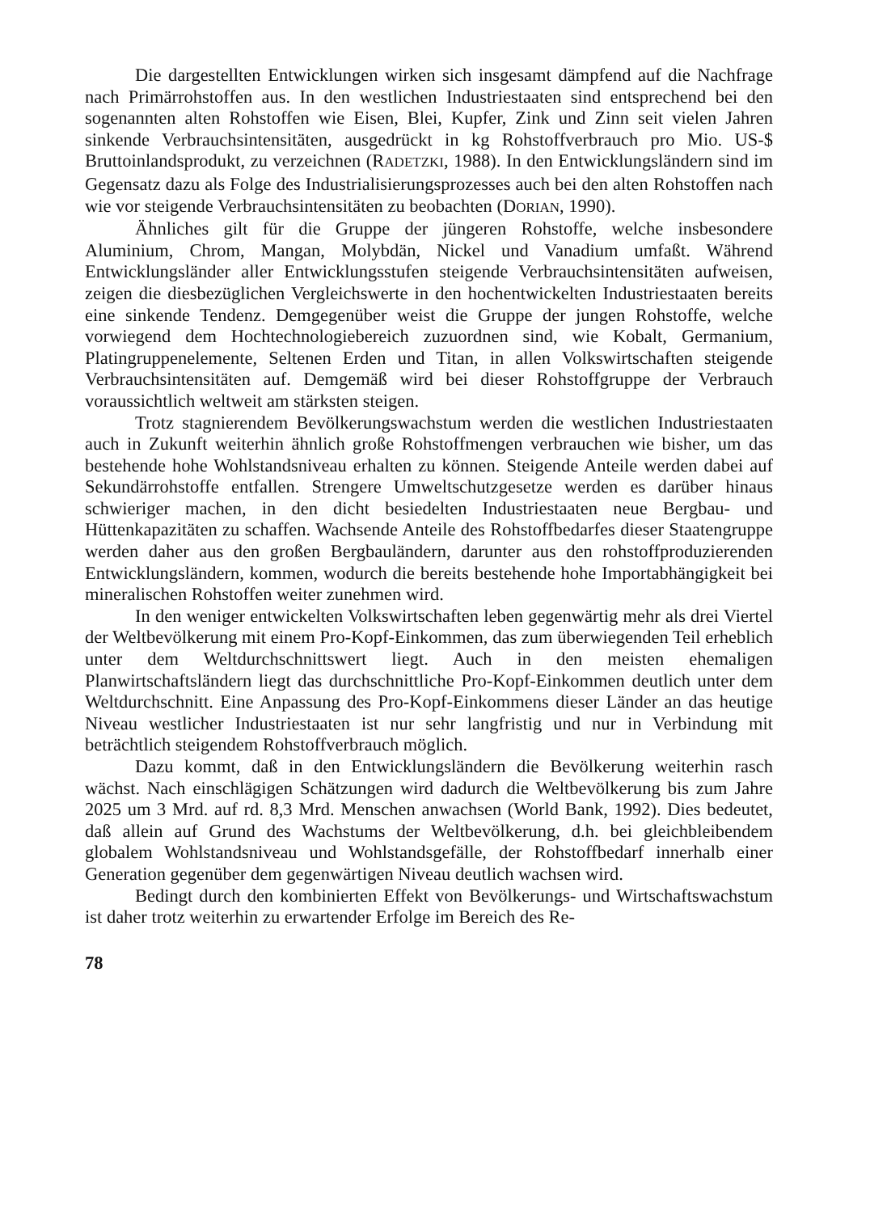Die dargestellten Entwicklungen wirken sich insgesamt dämpfend auf die Nachfrage nach Primärrohstoffen aus. In den westlichen Industriestaaten sind entsprechend bei den sogenannten alten Rohstoffen wie Eisen, Blei, Kupfer, Zink und Zinn seit vielen Jahren sinkende Verbrauchsintensitäten, ausgedrückt in kg Rohstoffverbrauch pro Mio. US-$ Bruttoinlandsprodukt, zu verzeichnen (RADETZKI, 1988). In den Entwicklungsländern sind im Gegensatz dazu als Folge des Industrialisierungsprozesses auch bei den alten Rohstoffen nach wie vor steigende Verbrauchsintensitäten zu beobachten (DORIAN, 1990).
Ähnliches gilt für die Gruppe der jüngeren Rohstoffe, welche insbesondere Aluminium, Chrom, Mangan, Molybdän, Nickel und Vanadium umfaßt. Während Entwicklungsländer aller Entwicklungsstufen steigende Verbrauchsintensitäten aufweisen, zeigen die diesbezüglichen Vergleichswerte in den hochentwickelten Industriestaaten bereits eine sinkende Tendenz. Demgegenüber weist die Gruppe der jungen Rohstoffe, welche vorwiegend dem Hochtechnologiebereich zuzuordnen sind, wie Kobalt, Germanium, Platingruppenelemente, Seltenen Erden und Titan, in allen Volkswirtschaften steigende Verbrauchsintensitäten auf. Demgemäß wird bei dieser Rohstoffgruppe der Verbrauch voraussichtlich weltweit am stärksten steigen.
Trotz stagnierendem Bevölkerungswachstum werden die westlichen Industriestaaten auch in Zukunft weiterhin ähnlich große Rohstoffmengen verbrauchen wie bisher, um das bestehende hohe Wohlstandsniveau erhalten zu können. Steigende Anteile werden dabei auf Sekundärrohstoffe entfallen. Strengere Umweltschutzgesetze werden es darüber hinaus schwieriger machen, in den dicht besiedelten Industriestaaten neue Bergbau- und Hüttenkapazitäten zu schaffen. Wachsende Anteile des Rohstoffbedarfes dieser Staatengruppe werden daher aus den großen Bergbauländern, darunter aus den rohstoffproduzierenden Entwicklungsländern, kommen, wodurch die bereits bestehende hohe Importabhängigkeit bei mineralischen Rohstoffen weiter zunehmen wird.
In den weniger entwickelten Volkswirtschaften leben gegenwärtig mehr als drei Viertel der Weltbevölkerung mit einem Pro-Kopf-Einkommen, das zum überwiegenden Teil erheblich unter dem Weltdurchschnittswert liegt. Auch in den meisten ehemaligen Planwirtschaftsländern liegt das durchschnittliche Pro-Kopf-Einkommen deutlich unter dem Weltdurchschnitt. Eine Anpassung des Pro-Kopf-Einkommens dieser Länder an das heutige Niveau westlicher Industriestaaten ist nur sehr langfristig und nur in Verbindung mit beträchtlich steigendem Rohstoffverbrauch möglich.
Dazu kommt, daß in den Entwicklungsländern die Bevölkerung weiterhin rasch wächst. Nach einschlägigen Schätzungen wird dadurch die Weltbevölkerung bis zum Jahre 2025 um 3 Mrd. auf rd. 8,3 Mrd. Menschen anwachsen (World Bank, 1992). Dies bedeutet, daß allein auf Grund des Wachstums der Weltbevölkerung, d.h. bei gleichbleibendem globalem Wohlstandsniveau und Wohlstandsgefälle, der Rohstoffbedarf innerhalb einer Generation gegenüber dem gegenwärtigen Niveau deutlich wachsen wird.
Bedingt durch den kombinierten Effekt von Bevölkerungs- und Wirtschaftswachstum ist daher trotz weiterhin zu erwartender Erfolge im Bereich des Re-
78